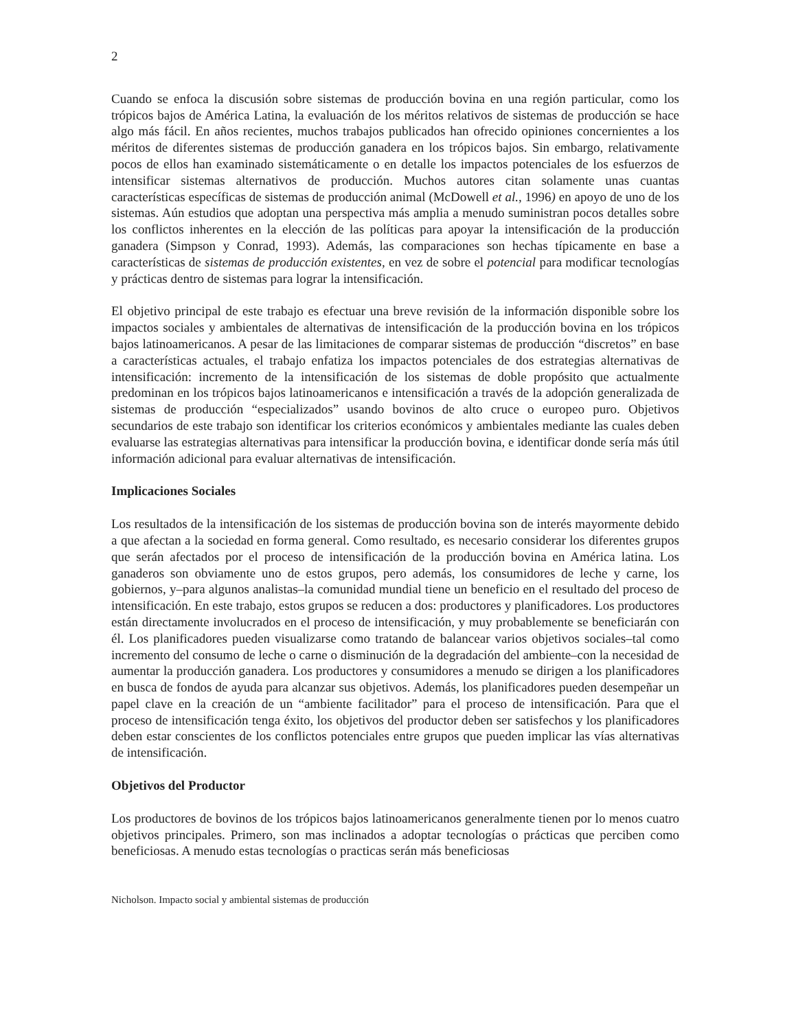2
Cuando se enfoca la discusión sobre sistemas de producción bovina en una región particular, como los trópicos bajos de América Latina, la evaluación de los méritos relativos de sistemas de producción se hace algo más fácil. En años recientes, muchos trabajos publicados han ofrecido opiniones concernientes a los méritos de diferentes sistemas de producción ganadera en los trópicos bajos. Sin embargo, relativamente pocos de ellos han examinado sistemáticamente o en detalle los impactos potenciales de los esfuerzos de intensificar sistemas alternativos de producción. Muchos autores citan solamente unas cuantas características específicas de sistemas de producción animal (McDowell et al., 1996) en apoyo de uno de los sistemas. Aún estudios que adoptan una perspectiva más amplia a menudo suministran pocos detalles sobre los conflictos inherentes en la elección de las políticas para apoyar la intensificación de la producción ganadera (Simpson y Conrad, 1993). Además, las comparaciones son hechas típicamente en base a características de sistemas de producción existentes, en vez de sobre el potencial para modificar tecnologías y prácticas dentro de sistemas para lograr la intensificación.
El objetivo principal de este trabajo es efectuar una breve revisión de la información disponible sobre los impactos sociales y ambientales de alternativas de intensificación de la producción bovina en los trópicos bajos latinoamericanos. A pesar de las limitaciones de comparar sistemas de producción “discretos” en base a características actuales, el trabajo enfatiza los impactos potenciales de dos estrategias alternativas de intensificación: incremento de la intensificación de los sistemas de doble propósito que actualmente predominan en los trópicos bajos latinoamericanos e intensificación a través de la adopción generalizada de sistemas de producción “especializados” usando bovinos de alto cruce o europeo puro. Objetivos secundarios de este trabajo son identificar los criterios económicos y ambientales mediante las cuales deben evaluarse las estrategias alternativas para intensificar la producción bovina, e identificar donde sería más útil información adicional para evaluar alternativas de intensificación.
Implicaciones Sociales
Los resultados de la intensificación de los sistemas de producción bovina son de interés mayormente debido a que afectan a la sociedad en forma general. Como resultado, es necesario considerar los diferentes grupos que serán afectados por el proceso de intensificación de la producción bovina en América latina. Los ganaderos son obviamente uno de estos grupos, pero además, los consumidores de leche y carne, los gobiernos, y–para algunos analistas–la comunidad mundial tiene un beneficio en el resultado del proceso de intensificación. En este trabajo, estos grupos se reducen a dos: productores y planificadores. Los productores están directamente involucrados en el proceso de intensificación, y muy probablemente se beneficiarán con él. Los planificadores pueden visualizarse como tratando de balancear varios objetivos sociales–tal como incremento del consumo de leche o carne o disminución de la degradación del ambiente–con la necesidad de aumentar la producción ganadera. Los productores y consumidores a menudo se dirigen a los planificadores en busca de fondos de ayuda para alcanzar sus objetivos. Además, los planificadores pueden desempeñar un papel clave en la creación de un “ambiente facilitador” para el proceso de intensificación. Para que el proceso de intensificación tenga éxito, los objetivos del productor deben ser satisfechos y los planificadores deben estar conscientes de los conflictos potenciales entre grupos que pueden implicar las vías alternativas de intensificación.
Objetivos del Productor
Los productores de bovinos de los trópicos bajos latinoamericanos generalmente tienen por lo menos cuatro objetivos principales. Primero, son mas inclinados a adoptar tecnologías o prácticas que perciben como beneficiosas. A menudo estas tecnologías o practicas serán más beneficiosas
Nicholson. Impacto social y ambiental sistemas de producción